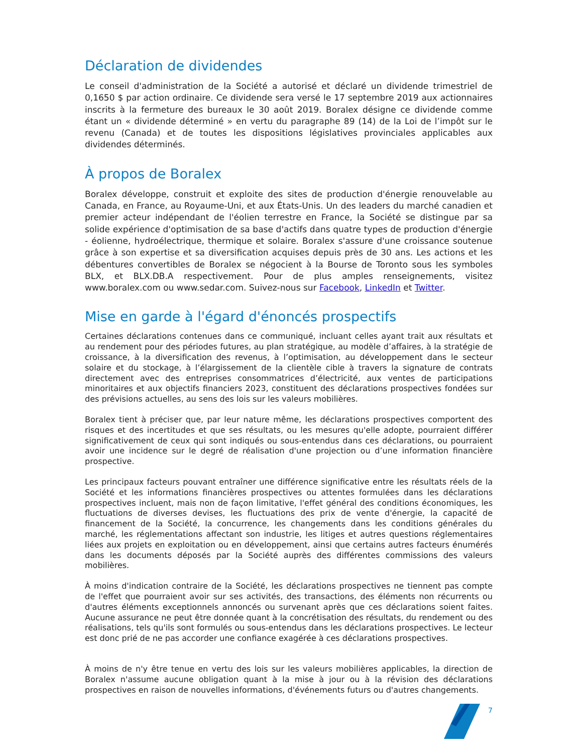Déclaration de dividendes
Le conseil d'administration de la Société a autorisé et déclaré un dividende trimestriel de 0,1650 $ par action ordinaire. Ce dividende sera versé le 17 septembre 2019 aux actionnaires inscrits à la fermeture des bureaux le 30 août 2019. Boralex désigne ce dividende comme étant un « dividende déterminé » en vertu du paragraphe 89 (14) de la Loi de l’impôt sur le revenu (Canada) et de toutes les dispositions législatives provinciales applicables aux dividendes déterminés.
À propos de Boralex
Boralex développe, construit et exploite des sites de production d'énergie renouvelable au Canada, en France, au Royaume-Uni, et aux États-Unis. Un des leaders du marché canadien et premier acteur indépendant de l'éolien terrestre en France, la Société se distingue par sa solide expérience d'optimisation de sa base d'actifs dans quatre types de production d'énergie - éolienne, hydroélectrique, thermique et solaire. Boralex s'assure d'une croissance soutenue grâce à son expertise et sa diversification acquises depuis près de 30 ans. Les actions et les débentures convertibles de Boralex se négocient à la Bourse de Toronto sous les symboles BLX, et BLX.DB.A respectivement. Pour de plus amples renseignements, visitez www.boralex.com ou www.sedar.com. Suivez-nous sur Facebook, LinkedIn et Twitter.
Mise en garde à l'égard d'énoncés prospectifs
Certaines déclarations contenues dans ce communiqué, incluant celles ayant trait aux résultats et au rendement pour des périodes futures, au plan stratégique, au modèle d’affaires, à la stratégie de croissance, à la diversification des revenus, à l’optimisation, au développement dans le secteur solaire et du stockage, à l’élargissement de la clientèle cible à travers la signature de contrats directement avec des entreprises consommatrices d’électricité, aux ventes de participations minoritaires et aux objectifs financiers 2023, constituent des déclarations prospectives fondées sur des prévisions actuelles, au sens des lois sur les valeurs mobilières.
Boralex tient à préciser que, par leur nature même, les déclarations prospectives comportent des risques et des incertitudes et que ses résultats, ou les mesures qu'elle adopte, pourraient différer significativement de ceux qui sont indiqués ou sous-entendus dans ces déclarations, ou pourraient avoir une incidence sur le degré de réalisation d'une projection ou d’une information financière prospective.
Les principaux facteurs pouvant entraîner une différence significative entre les résultats réels de la Société et les informations financières prospectives ou attentes formulées dans les déclarations prospectives incluent, mais non de façon limitative, l'effet général des conditions économiques, les fluctuations de diverses devises, les fluctuations des prix de vente d'énergie, la capacité de financement de la Société, la concurrence, les changements dans les conditions générales du marché, les réglementations affectant son industrie, les litiges et autres questions réglementaires liées aux projets en exploitation ou en développement, ainsi que certains autres facteurs énumérés dans les documents déposés par la Société auprès des différentes commissions des valeurs mobilières.
À moins d'indication contraire de la Société, les déclarations prospectives ne tiennent pas compte de l'effet que pourraient avoir sur ses activités, des transactions, des éléments non récurrents ou d'autres éléments exceptionnels annoncés ou survenant après que ces déclarations soient faites. Aucune assurance ne peut être donnée quant à la concrétisation des résultats, du rendement ou des réalisations, tels qu'ils sont formulés ou sous-entendus dans les déclarations prospectives. Le lecteur est donc prié de ne pas accorder une confiance exagérée à ces déclarations prospectives.
À moins de n'y être tenue en vertu des lois sur les valeurs mobilières applicables, la direction de Boralex n'assume aucune obligation quant à la mise à jour ou à la révision des déclarations prospectives en raison de nouvelles informations, d'événements futurs ou d'autres changements.
7